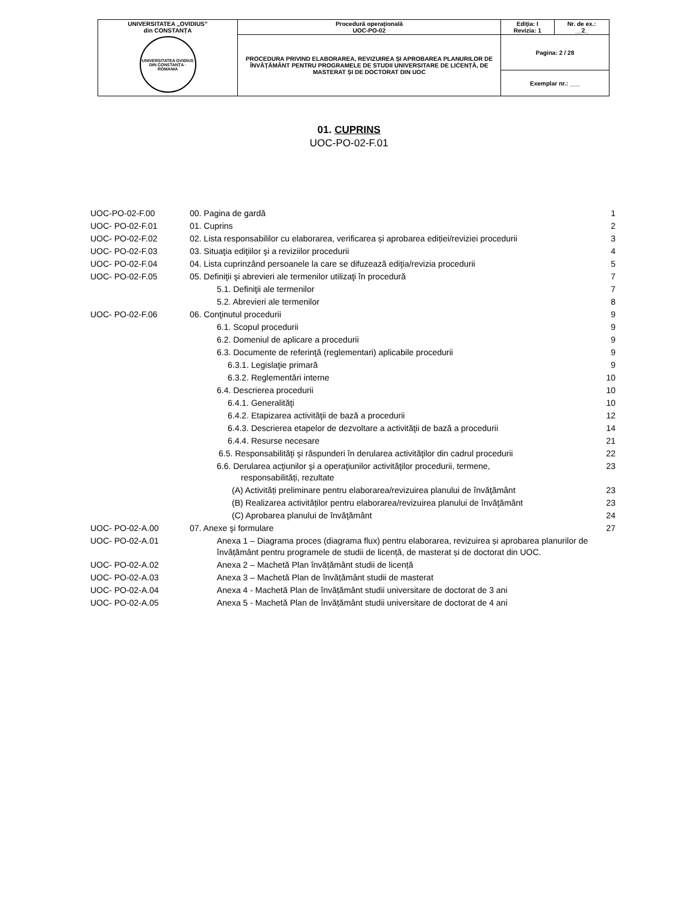| UNIVERSITATEA „OVIDIUS” din CONSTANȚA UNIVERSITATEA OVIDIUS DIN CONSTANȚA · ROMANIA | Procedură operaţională UOC-PO-02 | Ediţia: I Revizia: 1 | Nr. de ex.: __2_ |
| | PROCEDURA PRIVIND ELABORAREA, REVIZUIREA ȘI APROBAREA PLANURILOR DE ÎNVĂŢĂMÂNT PENTRU PROGRAMELE DE STUDII UNIVERSITARE DE LICENȚĂ, DE MASTERAT ȘI DE DOCTORAT DIN UOC | Pagina: 2 / 28 | |
| | | Exemplar nr.: ___ | |
01. CUPRINS
UOC-PO-02-F.01
| UOC-PO-02-F.00 | 00. Pagina de gardă | 1 |
| UOC- PO-02-F.01 | 01. Cuprins | 2 |
| UOC- PO-02-F.02 | 02. Lista responsabililor cu elaborarea, verificarea și aprobarea ediției/reviziei procedurii | 3 |
| UOC- PO-02-F.03 | 03. Situaţia ediţiilor şi a reviziilor procedurii | 4 |
| UOC- PO-02-F.04 | 04. Lista cuprinzând persoanele la care se difuzează ediţia/revizia procedurii | 5 |
| UOC- PO-02-F.05 | 05. Definiţii şi abrevieri ale termenilor utilizaţi în procedură | 7 |
| | 5.1. Definiţii ale termenilor | 7 |
| | 5.2. Abrevieri ale termenilor | 8 |
| UOC- PO-02-F.06 | 06. Conţinutul procedurii | 9 |
| | 6.1. Scopul procedurii | 9 |
| | 6.2. Domeniul de aplicare a procedurii | 9 |
| | 6.3. Documente de referinţă (reglementari) aplicabile procedurii | 9 |
| | 6.3.1. Legislaţie primară | 9 |
| | 6.3.2. Reglementări interne | 10 |
| | 6.4. Descrierea procedurii | 10 |
| | 6.4.1. Generalităţi | 10 |
| | 6.4.2. Etapizarea activităţii de bază a procedurii | 12 |
| | 6.4.3. Descrierea etapelor de dezvoltare a activităţii de bază a procedurii | 14 |
| | 6.4.4. Resurse necesare | 21 |
| | 6.5. Responsabilităţi şi răspunderi în derularea activităţilor din cadrul procedurii | 22 |
| | 6.6. Derularea acţiunilor şi a operaţiunilor activităţilor procedurii, termene, responsabilități, rezultate | 23 |
| | (A) Activități preliminare pentru elaborarea/revizuirea planului de învăţământ | 23 |
| | (B) Realizarea activităților pentru elaborarea/revizuirea planului de învăţământ | 23 |
| | (C) Aprobarea planului de învăţământ | 24 |
| UOC- PO-02-A.00 | 07. Anexe şi formulare | 27 |
| UOC- PO-02-A.01 | Anexa 1 – Diagrama proces (diagrama flux) pentru elaborarea, revizuirea și aprobarea planurilor de învățământ pentru programele de studii de licență, de masterat și de doctorat din UOC. | |
| UOC- PO-02-A.02 | Anexa 2 – Machetă Plan învățământ studii de licență | |
| UOC- PO-02-A.03 | Anexa 3 – Machetă Plan de învățământ studii de masterat | |
| UOC- PO-02-A.04 | Anexa 4 - Machetă Plan de învățământ studii universitare de doctorat de 3 ani | |
| UOC- PO-02-A.05 | Anexa 5 - Machetă Plan de învățământ studii universitare de doctorat de 4 ani | |